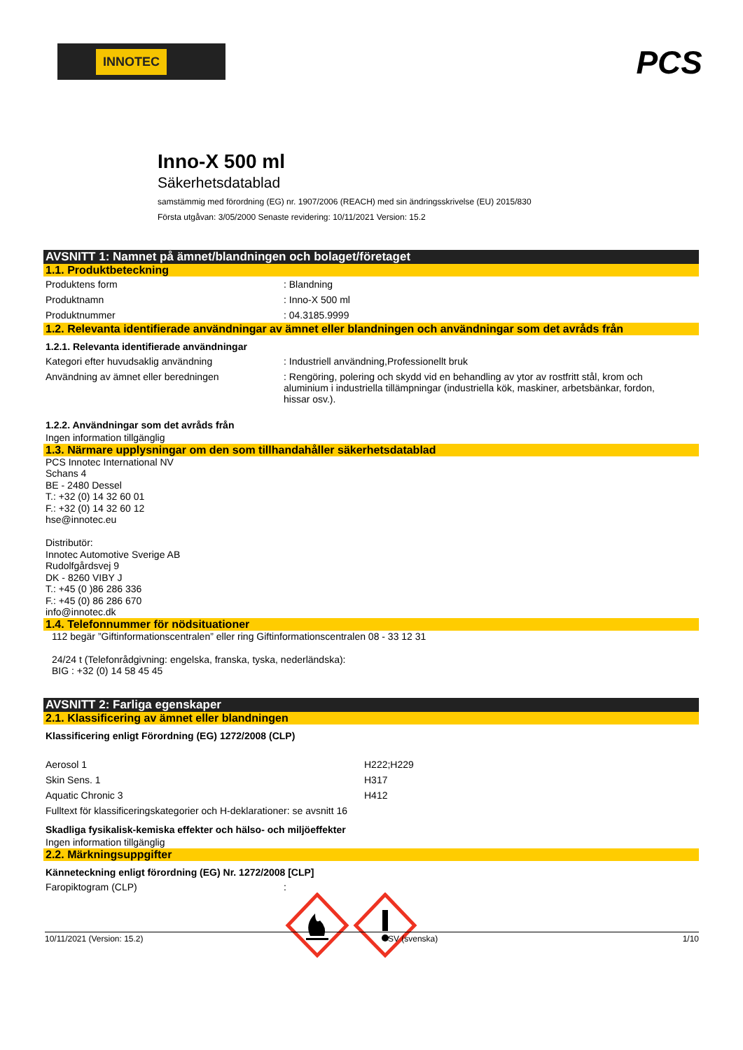INNOTEC
PCS
Inno-X 500 ml
Säkerhetsdatablad
samstämmig med förordning (EG) nr. 1907/2006 (REACH) med sin ändringsskrivelse (EU) 2015/830
Första utgåvan: 3/05/2000 Senaste revidering: 10/11/2021 Version: 15.2
AVSNITT 1: Namnet på ämnet/blandningen och bolaget/företaget
1.1. Produktbeteckning
Produktens form : Blandning
Produktnamn : Inno-X 500 ml
Produktnummer : 04.3185.9999
1.2. Relevanta identifierade användningar av ämnet eller blandningen och användningar som det avråds från
1.2.1. Relevanta identifierade användningar
Kategori efter huvudsaklig användning : Industriell användning,Professionellt bruk
Användning av ämnet eller beredningen : Rengöring, polering och skydd vid en behandling av ytor av rostfritt stål, krom och aluminium i industriella tillämpningar (industriella kök, maskiner, arbetsbänkar, fordon, hissar osv.).
1.2.2. Användningar som det avråds från
Ingen information tillgänglig
1.3. Närmare upplysningar om den som tillhandahåller säkerhetsdatablad
PCS Innotec International NV
Schans 4
BE - 2480 Dessel
T.: +32 (0) 14 32 60 01
F.: +32 (0) 14 32 60 12
hse@innotec.eu
Distributör:
Innotec Automotive Sverige AB
Rudolfgårdsvej 9
DK - 8260 VIBY J
T.: +45 (0 )86 286 336
F.: +45 (0) 86 286 670
info@innotec.dk
1.4. Telefonnummer för nödsituationer
112 begär ”Giftinformationscentralen” eller ring Giftinformationscentralen 08 - 33 12 31
24/24 t (Telefonrådgivning: engelska, franska, tyska, nederländska):
BIG : +32 (0) 14 58 45 45
AVSNITT 2: Farliga egenskaper
2.1. Klassificering av ämnet eller blandningen
Klassificering enligt Förordning (EG) 1272/2008 (CLP)
Aerosol 1 H222;H229
Skin Sens. 1 H317
Aquatic Chronic 3 H412
Fulltext för klassificeringskategorier och H-deklarationer: se avsnitt 16
Skadliga fysikalisk-kemiska effekter och hälso- och miljöeffekter
Ingen information tillgänglig
2.2. Märkningsuppgifter
Känneteckning enligt förordning (EG) Nr. 1272/2008 [CLP]
Faropiktogram (CLP) :
10/11/2021 (Version: 15.2) SV (svenska) 1/10